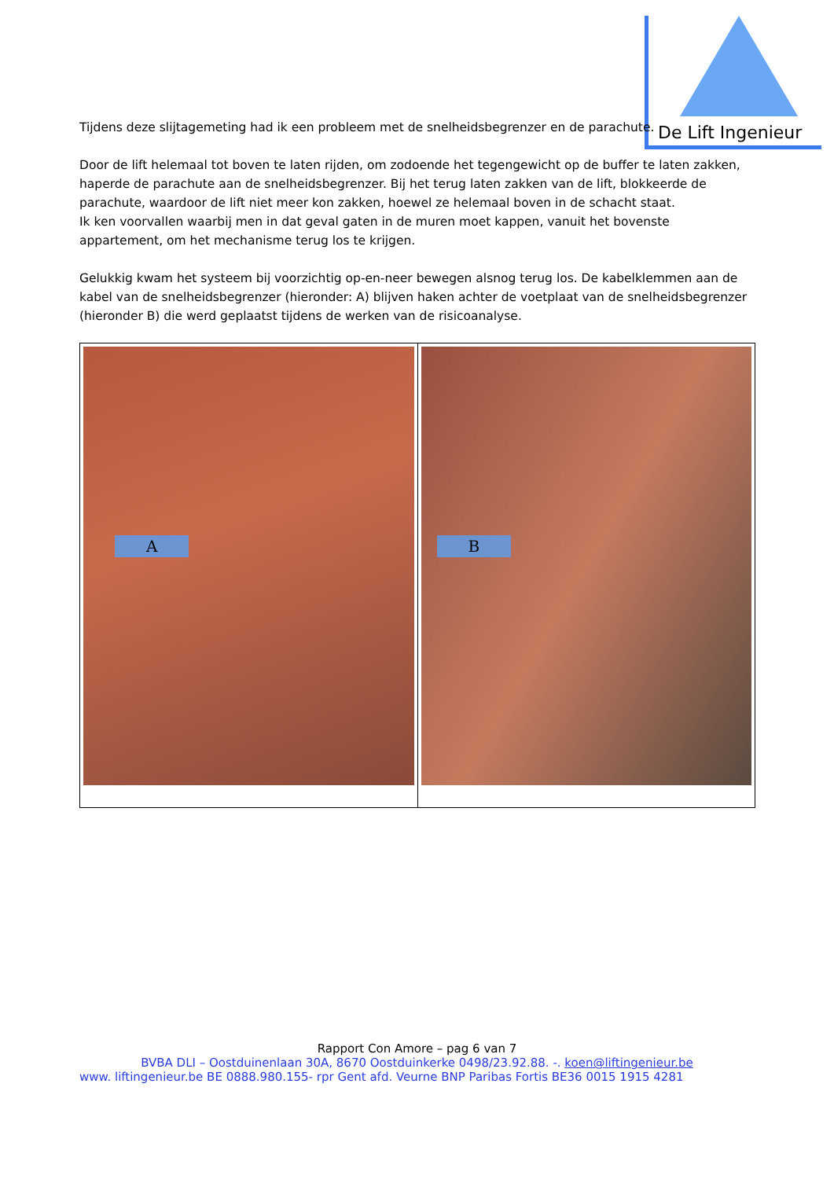De Lift Ingenieur
Tijdens deze slijtagemeting had ik een probleem met de snelheidsbegrenzer en de parachute.
Door de lift helemaal tot boven te laten rijden, om zodoende het tegengewicht op de buffer te laten zakken, haperde de parachute aan de snelheidsbegrenzer. Bij het terug laten zakken van de lift, blokkeerde de parachute, waardoor de lift niet meer kon zakken, hoewel ze helemaal boven in de schacht staat.
Ik ken voorvallen waarbij men in dat geval gaten in de muren moet kappen, vanuit het bovenste appartement, om het mechanisme terug los te krijgen.
Gelukkig kwam het systeem bij voorzichtig op-en-neer bewegen alsnog terug los. De kabelklemmen aan de kabel van de snelheidsbegrenzer (hieronder: A) blijven haken achter de voetplaat van de snelheidsbegrenzer (hieronder B) die werd geplaatst tijdens de werken van de risicoanalyse.
A
B
Rapport Con Amore – pag 6 van 7
BVBA DLI – Oostduinenlaan 30A, 8670 Oostduinkerke 0498/23.92.88. -. koen@liftingenieur.be
www. liftingenieur.be BE 0888.980.155- rpr Gent afd. Veurne BNP Paribas Fortis BE36 0015 1915 4281